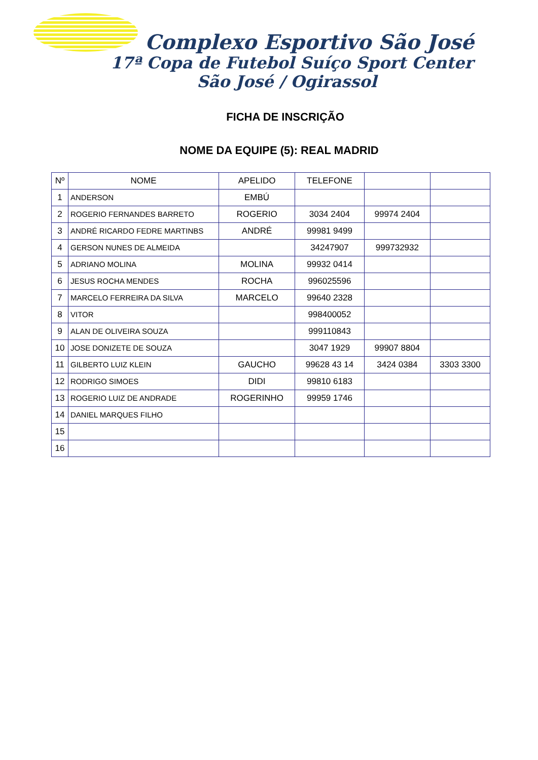Complexo Esportivo São José
17ª Copa de Futebol Suíço Sport Center
São José / Ogirassol
FICHA DE INSCRIÇÃO
NOME DA EQUIPE (5): REAL MADRID
| Nº | NOME | APELIDO | TELEFONE | | |
| --- | --- | --- | --- | --- | --- |
| 1 | ANDERSON | EMBÚ | | | |
| 2 | ROGERIO FERNANDES BARRETO | ROGERIO | 3034 2404 | 99974 2404 | |
| 3 | ANDRÉ RICARDO FEDRE MARTINBS | ANDRÉ | 99981 9499 | | |
| 4 | GERSON NUNES DE ALMEIDA | | 34247907 | 999732932 | |
| 5 | ADRIANO MOLINA | MOLINA | 99932 0414 | | |
| 6 | JESUS ROCHA MENDES | ROCHA | 996025596 | | |
| 7 | MARCELO FERREIRA DA SILVA | MARCELO | 99640 2328 | | |
| 8 | VITOR | | 998400052 | | |
| 9 | ALAN DE OLIVEIRA SOUZA | | 999110843 | | |
| 10 | JOSE DONIZETE DE SOUZA | | 3047 1929 | 99907 8804 | |
| 11 | GILBERTO LUIZ KLEIN | GAUCHO | 99628 43 14 | 3424 0384 | 3303 3300 |
| 12 | RODRIGO SIMOES | DIDI | 99810 6183 | | |
| 13 | ROGERIO LUIZ DE ANDRADE | ROGERINHO | 99959 1746 | | |
| 14 | DANIEL MARQUES FILHO | | | | |
| 15 | | | | | |
| 16 | | | | | |